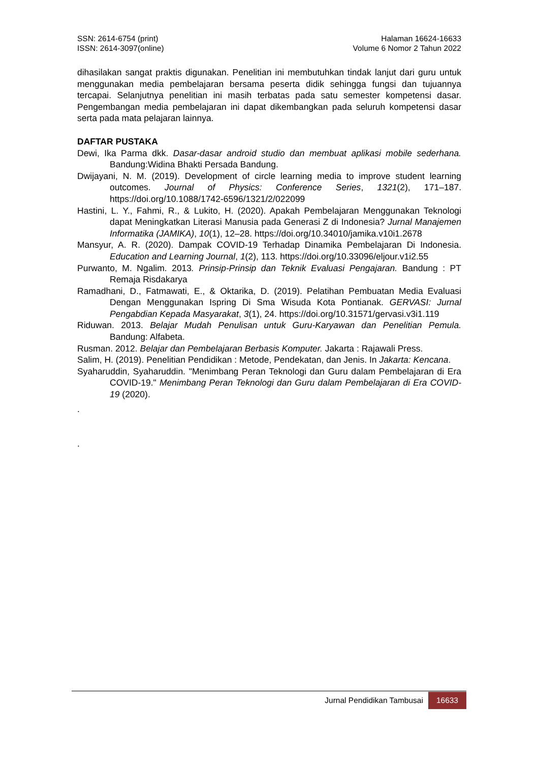SSN: 2614-6754 (print)
ISSN: 2614-3097(online)
Halaman 16624-16633
Volume 6 Nomor 2 Tahun 2022
dihasilakan sangat praktis digunakan. Penelitian ini membutuhkan tindak lanjut dari guru untuk menggunakan media pembelajaran bersama peserta didik sehingga fungsi dan tujuannya tercapai. Selanjutnya penelitian ini masih terbatas pada satu semester kompetensi dasar. Pengembangan media pembelajaran ini dapat dikembangkan pada seluruh kompetensi dasar serta pada mata pelajaran lainnya.
DAFTAR PUSTAKA
Dewi, Ika Parma dkk. Dasar-dasar android studio dan membuat aplikasi mobile sederhana. Bandung:Widina Bhakti Persada Bandung.
Dwijayani, N. M. (2019). Development of circle learning media to improve student learning outcomes. Journal of Physics: Conference Series, 1321(2), 171–187. https://doi.org/10.1088/1742-6596/1321/2/022099
Hastini, L. Y., Fahmi, R., & Lukito, H. (2020). Apakah Pembelajaran Menggunakan Teknologi dapat Meningkatkan Literasi Manusia pada Generasi Z di Indonesia? Jurnal Manajemen Informatika (JAMIKA), 10(1), 12–28. https://doi.org/10.34010/jamika.v10i1.2678
Mansyur, A. R. (2020). Dampak COVID-19 Terhadap Dinamika Pembelajaran Di Indonesia. Education and Learning Journal, 1(2), 113. https://doi.org/10.33096/eljour.v1i2.55
Purwanto, M. Ngalim. 2013. Prinsip-Prinsip dan Teknik Evaluasi Pengajaran. Bandung : PT Remaja Risdakarya
Ramadhani, D., Fatmawati, E., & Oktarika, D. (2019). Pelatihan Pembuatan Media Evaluasi Dengan Menggunakan Ispring Di Sma Wisuda Kota Pontianak. GERVASI: Jurnal Pengabdian Kepada Masyarakat, 3(1), 24. https://doi.org/10.31571/gervasi.v3i1.119
Riduwan. 2013. Belajar Mudah Penulisan untuk Guru-Karyawan dan Penelitian Pemula. Bandung: Alfabeta.
Rusman. 2012. Belajar dan Pembelajaran Berbasis Komputer. Jakarta : Rajawali Press.
Salim, H. (2019). Penelitian Pendidikan : Metode, Pendekatan, dan Jenis. In Jakarta: Kencana.
Syaharuddin, Syaharuddin. "Menimbang Peran Teknologi dan Guru dalam Pembelajaran di Era COVID-19." Menimbang Peran Teknologi dan Guru dalam Pembelajaran di Era COVID-19 (2020).
.
.
Jurnal Pendidikan Tambusai 16633